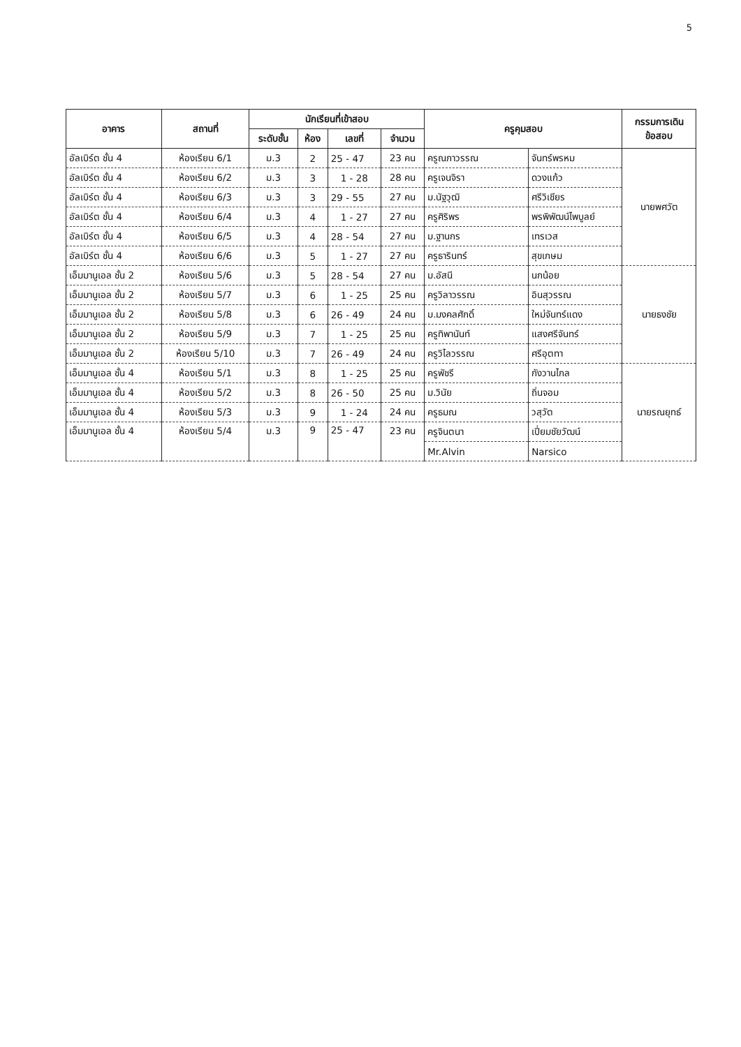5
| อาคาร | สถานที่ | นักเรียนที่เข้าสอบ | | | | ครูคุมสอบ | | กรรมการเดิน ข้อสอบ |
| --- | --- | --- | --- | --- | --- | --- | --- | --- |
| | | ระดับชั้น | ห้อง | เลขที่ | จำนวน | | | |
| อัลเบิร์ต ชั้น 4 | ห้องเรียน 6/1 | ม.3 | 2 | 25 - 47 | 23 คน | ครูณภาวรรณ | จันทร์พรหม | นายพศวัต |
| อัลเบิร์ต ชั้น 4 | ห้องเรียน 6/2 | ม.3 | 3 | 1 - 28 | 28 คน | ครูเจนจิรา | ดวงแก้ว | |
| อัลเบิร์ต ชั้น 4 | ห้องเรียน 6/3 | ม.3 | 3 | 29 - 55 | 27 คน | ม.นัฐวุฒิ | ศรีวิเชียร | |
| อัลเบิร์ต ชั้น 4 | ห้องเรียน 6/4 | ม.3 | 4 | 1 - 27 | 27 คน | ครูศิริพร | พรพิพัฒน์ไพบูลย์ | |
| อัลเบิร์ต ชั้น 4 | ห้องเรียน 6/5 | ม.3 | 4 | 28 - 54 | 27 คน | ม.ฐานกร | เทรเวส | |
| อัลเบิร์ต ชั้น 4 | ห้องเรียน 6/6 | ม.3 | 5 | 1 - 27 | 27 คน | ครูธารินทร์ | สุขเกษม | |
| เอ็มมานูเอล ชั้น 2 | ห้องเรียน 5/6 | ม.3 | 5 | 28 - 54 | 27 คน | ม.อัสนี | นกน้อย | นายธงชัย |
| เอ็มมานูเอล ชั้น 2 | ห้องเรียน 5/7 | ม.3 | 6 | 1 - 25 | 25 คน | ครูวิลาวรรณ | อินสุวรรณ | |
| เอ็มมานูเอล ชั้น 2 | ห้องเรียน 5/8 | ม.3 | 6 | 26 - 49 | 24 คน | ม.มงคลศักดิ์ | ใหม่จันทร์แดง | |
| เอ็มมานูเอล ชั้น 2 | ห้องเรียน 5/9 | ม.3 | 7 | 1 - 25 | 25 คน | ครูทิพานันท์ | แสงศรีจันทร์ | |
| เอ็มมานูเอล ชั้น 2 | ห้องเรียน 5/10 | ม.3 | 7 | 26 - 49 | 24 คน | ครูวิไลวรรณ | ศรีอุตทา | |
| เอ็มมานูเอล ชั้น 4 | ห้องเรียน 5/1 | ม.3 | 8 | 1 - 25 | 25 คน | ครูพัชรี | กังวานไกล | นายรณยุทธ์ |
| เอ็มมานูเอล ชั้น 4 | ห้องเรียน 5/2 | ม.3 | 8 | 26 - 50 | 25 คน | ม.วินัย | ถิ่นจอม | |
| เอ็มมานูเอล ชั้น 4 | ห้องเรียน 5/3 | ม.3 | 9 | 1 - 24 | 24 คน | ครูธมณ | วสุวัต | |
| เอ็มมานูเอล ชั้น 4 | ห้องเรียน 5/4 | ม.3 | 9 | 25 - 47 | 23 คน | ครูจินตนา | เปี่ยมชัยวัฒน์ | |
| | | | | | | Mr.Alvin | Narsico | |